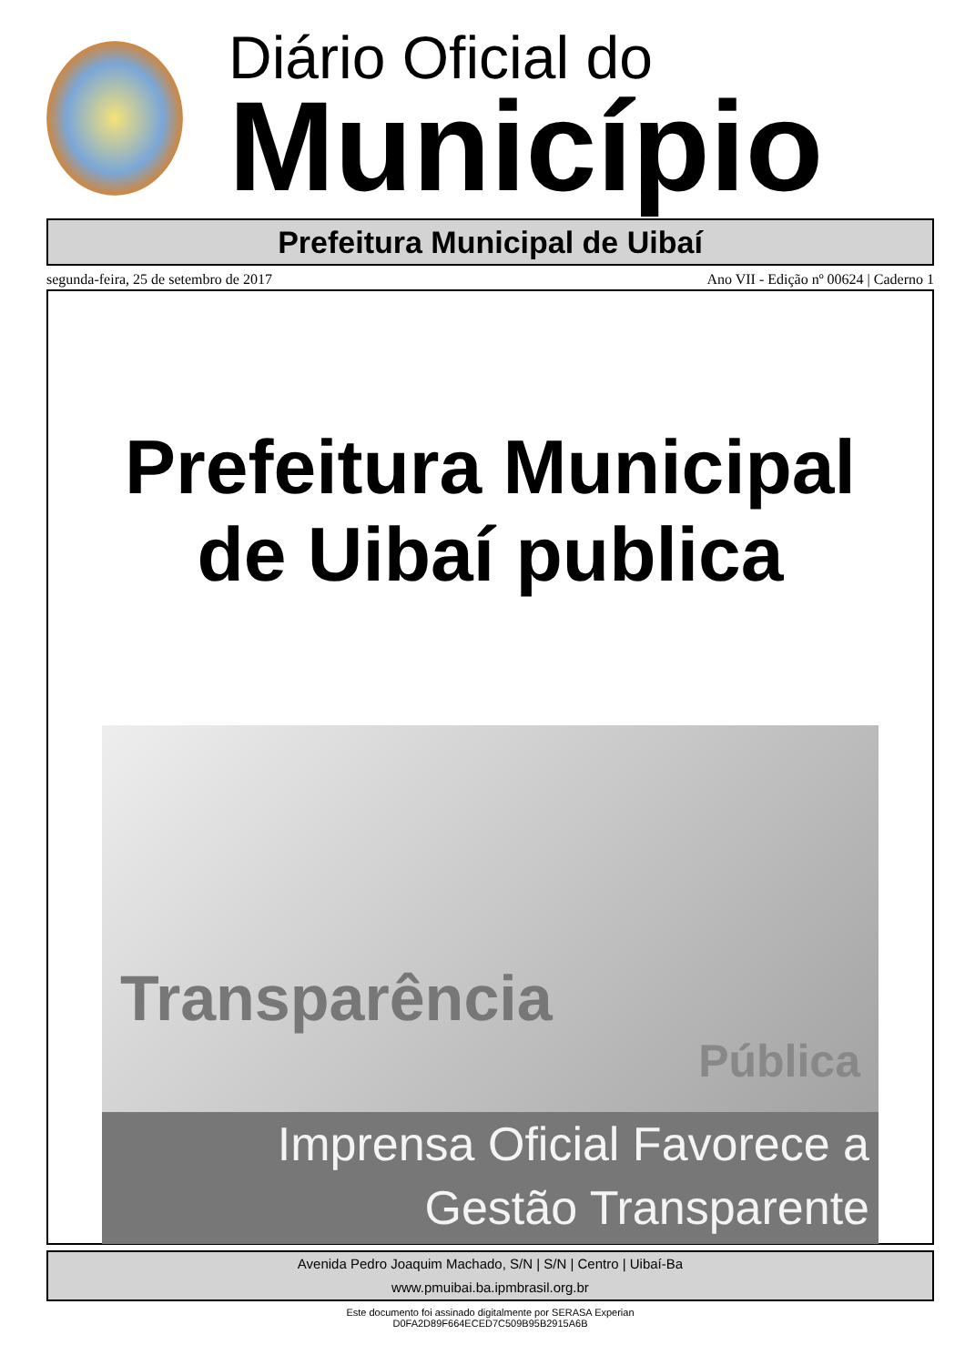Diário Oficial do
Município
Prefeitura Municipal de Uibaí
segunda-feira, 25 de setembro de 2017 Ano VII - Edição nº 00624 | Caderno 1
Prefeitura Municipal
de Uibaí publica
Transparência
Pública
Imprensa Oficial Favorece a
Gestão Transparente
Avenida Pedro Joaquim Machado, S/N | S/N | Centro | Uibaí-Ba
www.pmuibai.ba.ipmbrasil.org.br
Este documento foi assinado digitalmente por SERASA Experian
D0FA2D89F664ECED7C509B95B2915A6B